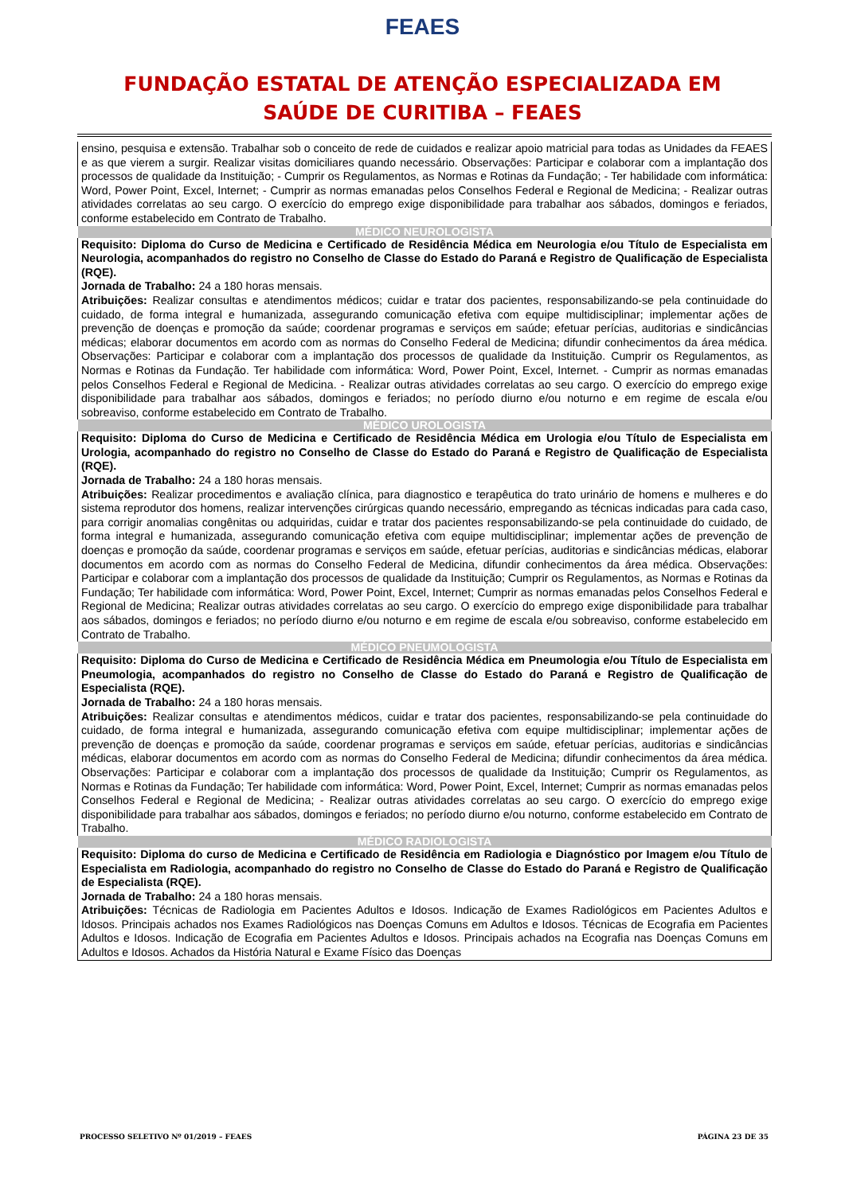FEAES
FUNDAÇÃO ESTATAL DE ATENÇÃO ESPECIALIZADA EM
SAÚDE DE CURITIBA – FEAES
| ensino, pesquisa e extensão. Trabalhar sob o conceito de rede de cuidados e realizar apoio matricial para todas as Unidades da FEAES e as que vierem a surgir. Realizar visitas domiciliares quando necessário. Observações: Participar e colaborar com a implantação dos processos de qualidade da Instituição; - Cumprir os Regulamentos, as Normas e Rotinas da Fundação; - Ter habilidade com informática: Word, Power Point, Excel, Internet; - Cumprir as normas emanadas pelos Conselhos Federal e Regional de Medicina; - Realizar outras atividades correlatas ao seu cargo. O exercício do emprego exige disponibilidade para trabalhar aos sábados, domingos e feriados, conforme estabelecido em Contrato de Trabalho. |
| MÉDICO NEUROLOGISTA |
| Requisito: Diploma do Curso de Medicina e Certificado de Residência Médica em Neurologia e/ou Título de Especialista em Neurologia, acompanhados do registro no Conselho de Classe do Estado do Paraná e Registro de Qualificação de Especialista (RQE). Jornada de Trabalho: 24 a 180 horas mensais. Atribuições: Realizar consultas e atendimentos médicos; cuidar e tratar dos pacientes, responsabilizando-se pela continuidade do cuidado, de forma integral e humanizada, assegurando comunicação efetiva com equipe multidisciplinar; implementar ações de prevenção de doenças e promoção da saúde; coordenar programas e serviços em saúde; efetuar perícias, auditorias e sindicâncias médicas; elaborar documentos em acordo com as normas do Conselho Federal de Medicina; difundir conhecimentos da área médica. Observações: Participar e colaborar com a implantação dos processos de qualidade da Instituição. Cumprir os Regulamentos, as Normas e Rotinas da Fundação. Ter habilidade com informática: Word, Power Point, Excel, Internet. - Cumprir as normas emanadas pelos Conselhos Federal e Regional de Medicina. - Realizar outras atividades correlatas ao seu cargo. O exercício do emprego exige disponibilidade para trabalhar aos sábados, domingos e feriados; no período diurno e/ou noturno e em regime de escala e/ou sobreaviso, conforme estabelecido em Contrato de Trabalho. |
| MÉDICO UROLOGISTA |
| Requisito: Diploma do Curso de Medicina e Certificado de Residência Médica em Urologia e/ou Título de Especialista em Urologia, acompanhado do registro no Conselho de Classe do Estado do Paraná e Registro de Qualificação de Especialista (RQE). Jornada de Trabalho: 24 a 180 horas mensais. Atribuições: Realizar procedimentos e avaliação clínica, para diagnostico e terapêutica do trato urinário de homens e mulheres e do sistema reprodutor dos homens, realizar intervenções cirúrgicas quando necessário, empregando as técnicas indicadas para cada caso, para corrigir anomalias congênitas ou adquiridas, cuidar e tratar dos pacientes responsabilizando-se pela continuidade do cuidado, de forma integral e humanizada, assegurando comunicação efetiva com equipe multidisciplinar; implementar ações de prevenção de doenças e promoção da saúde, coordenar programas e serviços em saúde, efetuar perícias, auditorias e sindicâncias médicas, elaborar documentos em acordo com as normas do Conselho Federal de Medicina, difundir conhecimentos da área médica. Observações: Participar e colaborar com a implantação dos processos de qualidade da Instituição; Cumprir os Regulamentos, as Normas e Rotinas da Fundação; Ter habilidade com informática: Word, Power Point, Excel, Internet; Cumprir as normas emanadas pelos Conselhos Federal e Regional de Medicina; Realizar outras atividades correlatas ao seu cargo. O exercício do emprego exige disponibilidade para trabalhar aos sábados, domingos e feriados; no período diurno e/ou noturno e em regime de escala e/ou sobreaviso, conforme estabelecido em Contrato de Trabalho. |
| MÉDICO PNEUMOLOGISTA |
| Requisito: Diploma do Curso de Medicina e Certificado de Residência Médica em Pneumologia e/ou Título de Especialista em Pneumologia, acompanhados do registro no Conselho de Classe do Estado do Paraná e Registro de Qualificação de Especialista (RQE). Jornada de Trabalho: 24 a 180 horas mensais. Atribuições: Realizar consultas e atendimentos médicos, cuidar e tratar dos pacientes, responsabilizando-se pela continuidade do cuidado, de forma integral e humanizada, assegurando comunicação efetiva com equipe multidisciplinar; implementar ações de prevenção de doenças e promoção da saúde, coordenar programas e serviços em saúde, efetuar perícias, auditorias e sindicâncias médicas, elaborar documentos em acordo com as normas do Conselho Federal de Medicina; difundir conhecimentos da área médica. Observações: Participar e colaborar com a implantação dos processos de qualidade da Instituição; Cumprir os Regulamentos, as Normas e Rotinas da Fundação; Ter habilidade com informática: Word, Power Point, Excel, Internet; Cumprir as normas emanadas pelos Conselhos Federal e Regional de Medicina; - Realizar outras atividades correlatas ao seu cargo. O exercício do emprego exige disponibilidade para trabalhar aos sábados, domingos e feriados; no período diurno e/ou noturno, conforme estabelecido em Contrato de Trabalho. |
| MÉDICO RADIOLOGISTA |
| Requisito: Diploma do curso de Medicina e Certificado de Residência em Radiologia e Diagnóstico por Imagem e/ou Título de Especialista em Radiologia, acompanhado do registro no Conselho de Classe do Estado do Paraná e Registro de Qualificação de Especialista (RQE). Jornada de Trabalho: 24 a 180 horas mensais. Atribuições: Técnicas de Radiologia em Pacientes Adultos e Idosos. Indicação de Exames Radiológicos em Pacientes Adultos e Idosos. Principais achados nos Exames Radiológicos nas Doenças Comuns em Adultos e Idosos. Técnicas de Ecografia em Pacientes Adultos e Idosos. Indicação de Ecografia em Pacientes Adultos e Idosos. Principais achados na Ecografia nas Doenças Comuns em Adultos e Idosos. Achados da História Natural e Exame Físico das Doenças |
PROCESSO SELETIVO Nº 01/2019 – FEAES PÁGINA 23 DE 35